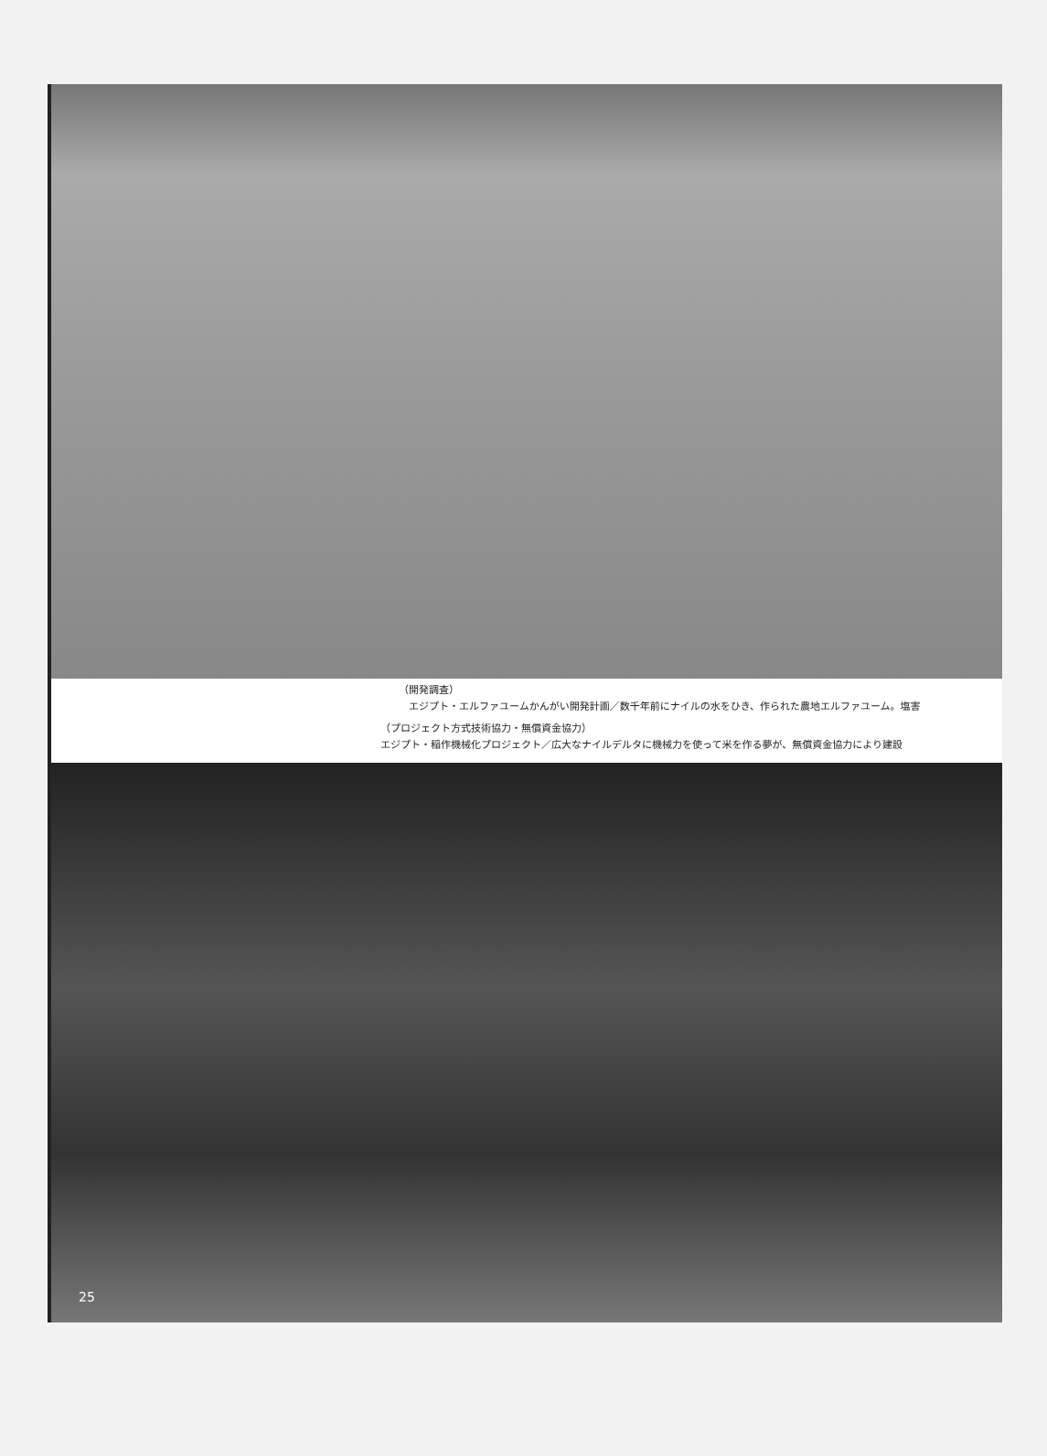（開発調査）
　エジプト・エルファユームかんがい開発計画／数千年前にナイルの水をひき、作られた農地エルファユーム。塩害
（プロジェクト方式技術協力・無償資金協力）
エジプト・稲作機械化プロジェクト／広大なナイルデルタに機械力を使って米を作る夢が、無償資金協力により建設
25